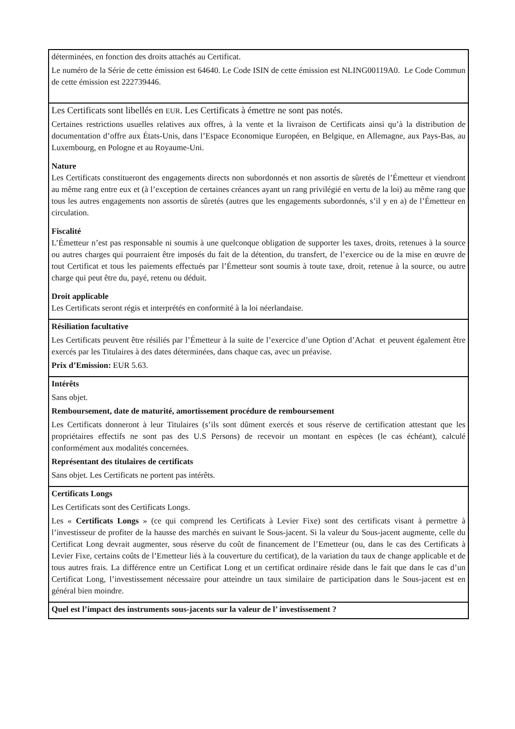| déterminées, en fonction des droits attachés au Certificat. Le numéro de la Série de cette émission est 64640. Le Code ISIN de cette émission est NLING00119A0. Le Code Commun de cette émission est 222739446. |
| Les Certificats sont libellés en EUR . Les Certificats à émettre ne sont pas notés. Certaines restrictions usuelles relatives aux offres, à la vente et la livraison de Certificats ainsi qu’à la distribution de documentation d’offre aux États-Unis, dans l’Espace Economique Européen, en Belgique, en Allemagne, aux Pays-Bas, au Luxembourg, en Pologne et au Royaume-Uni. Nature Les Certificats constitueront des engagements directs non subordonnés et non assortis de sûretés de l’Émetteur et viendront au même rang entre eux et (à l’exception de certaines créances ayant un rang privilégié en vertu de la loi) au même rang que tous les autres engagements non assortis de sûretés (autres que les engagements subordonnés, s’il y en a) de l’Émetteur en circulation. Fiscalité L’Émetteur n’est pas responsable ni soumis à une quelconque obligation de supporter les taxes, droits, retenues à la source ou autres charges qui pourraient être imposés du fait de la détention, du transfert, de l’exercice ou de la mise en œuvre de tout Certificat et tous les paiements effectués par l’Émetteur sont soumis à toute taxe, droit, retenue à la source, ou autre charge qui peut être du, payé, retenu ou déduit. Droit applicable Les Certificats seront régis et interprétés en conformité à la loi néerlandaise. |
| Résiliation facultative Les Certificats peuvent être résiliés par l’Émetteur à la suite de l’exercice d’une Option d’Achat et peuvent également être exercés par les Titulaires à des dates déterminées, dans chaque cas, avec un préavise. Prix d’Emission: EUR 5.63. |
| Intérêts Sans objet. Remboursement, date de maturité, amortissement procédure de remboursement Les Certificats donneront à leur Titulaires (s’ils sont dûment exercés et sous réserve de certification attestant que les propriétaires effectifs ne sont pas des U.S Persons) de recevoir un montant en espèces (le cas échéant), calculé conformément aux modalités concernées. Représentant des titulaires de certificats Sans objet. Les Certificats ne portent pas intérêts. |
| Certificats Longs Les Certificats sont des Certificats Longs. Les « Certificats Longs » (ce qui comprend les Certificats à Levier Fixe) sont des certificats visant à permettre à l’investisseur de profiter de la hausse des marchés en suivant le Sous-jacent. Si la valeur du Sous-jacent augmente, celle du Certificat Long devrait augmenter, sous réserve du coût de financement de l’Emetteur (ou, dans le cas des Certificats à Levier Fixe, certains coûts de l’Emetteur liés à la couverture du certificat), de la variation du taux de change applicable et de tous autres frais. La différence entre un Certificat Long et un certificat ordinaire réside dans le fait que dans le cas d’un Certificat Long, l’investissement nécessaire pour atteindre un taux similaire de participation dans le Sous-jacent est en général bien moindre. |
| Quel est l’impact des instruments sous-jacents sur la valeur de l’ investissement ? |